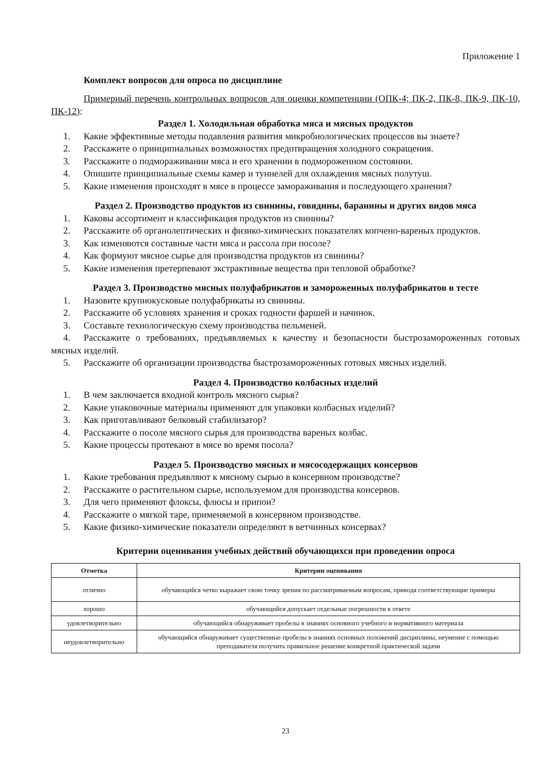Приложение 1
Комплект вопросов для опроса по дисциплине
Примерный перечень контрольных вопросов для оценки компетенции (ОПК-4; ПК-2, ПК-8, ПК-9, ПК-10, ПК-12):
Раздел 1. Холодильная обработка мяса и мясных продуктов
1. Какие эффективные методы подавления развития микробиологических процессов вы знаете?
2. Расскажите о принципиальных возможностях предотвращения холодного сокращения.
3. Расскажите о подмораживании мяса и его хранении в подмороженном состоянии.
4. Опишите принципиальные схемы камер и туннелей для охлаждения мясных полутуш.
5. Какие изменения происходят в мясе в процессе замораживания и последующего хранения?
Раздел 2. Производство продуктов из свинины, говядины, баранины и других видов мяса
1. Каковы ассортимент и классификация продуктов из свинины?
2. Расскажите об органолептических и физико-химических показателях копчено-вареных продуктов.
3. Как изменяются составные части мяса и рассола при посоле?
4. Как формуют мясное сырье для производства продуктов из свинины?
5. Какие изменения претерпевают экстрактивные вещества при тепловой обработке?
Раздел 3. Производство мясных полуфабрикатов и замороженных полуфабрикатов в тесте
1. Назовите крупнокусковые полуфабрикаты из свинины.
2. Расскажите об условиях хранения и сроках годности фаршей и начинок.
3. Составьте технологическую схему производства пельменей.
4. Расскажите о требованиях, предъявляемых к качеству и безопасности быстрозамороженных готовых мясных изделий.
5. Расскажите об организации производства быстрозамороженных готовых мясных изделий.
Раздел 4. Производство колбасных изделий
1. В чем заключается входной контроль мясного сырья?
2. Какие упаковочные материалы применяют для упаковки колбасных изделий?
3. Как приготавливают белковый стабилизатор?
4. Расскажите о посоле мясного сырья для производства вареных колбас.
5. Какие процессы протекают в мясе во время посола?
Раздел 5. Производство мясных и мясосодержащих консервов
1. Какие требования предъявляют к мясному сырью в консервном производстве?
2. Расскажите о растительном сырье, используемом для производства консервов.
3. Для чего применяют флоксы, флюсы и припои?
4. Расскажите о мягкой таре, применяемой в консервном производстве.
5. Какие физико-химические показатели определяют в ветчинных консервах?
Критерии оценивания учебных действий обучающихся при проведении опроса
| Отметка | Критерии оценивания |
| --- | --- |
| отлично | обучающийся четко выражает свою точку зрения по рассматриваемым вопросам, приводя соответствующие примеры |
| хорошо | обучающийся допускает отдельные погрешности в ответе |
| удовлетворительно | обучающийся обнаруживает пробелы в знаниях основного учебного и нормативного материала |
| неудовлетворительно | обучающийся обнаруживает существенные пробелы в знаниях основных положений дисциплины, неумение с помощью преподавателя получить правильное решение конкретной практической задачи |
23